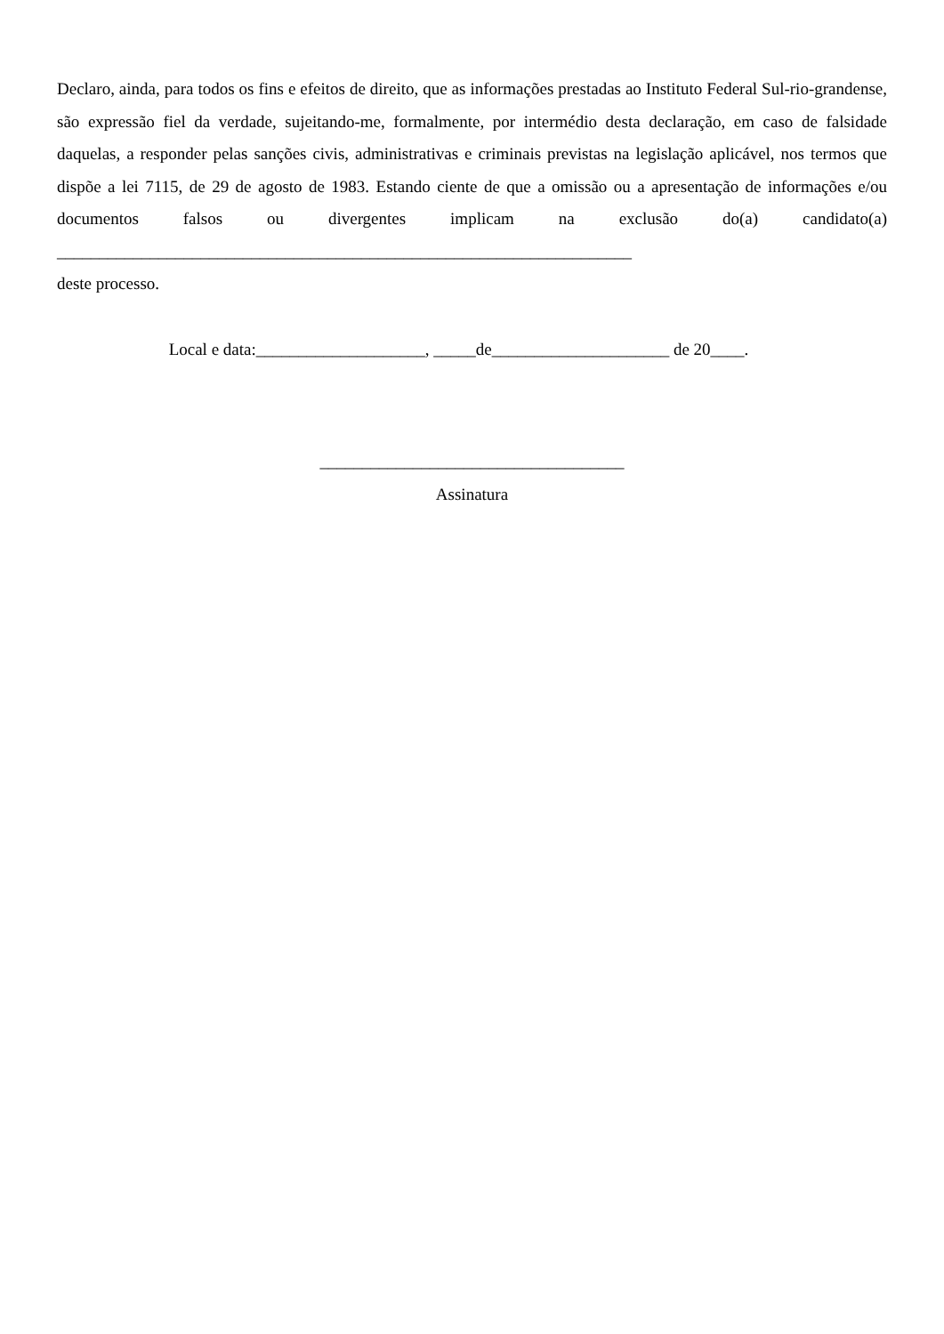Declaro, ainda, para todos os fins e efeitos de direito, que as informações prestadas ao Instituto Federal Sul-rio-grandense, são expressão fiel da verdade, sujeitando-me, formalmente, por intermédio desta declaração, em caso de falsidade daquelas, a responder pelas sanções civis, administrativas e criminais previstas na legislação aplicável, nos termos que dispõe a lei 7115, de 29 de agosto de 1983. Estando ciente de que a omissão ou a apresentação de informações e/ou documentos falsos ou divergentes implicam na exclusão do(a) candidato(a) ____________________________________________________________________
deste processo.
Local e data:____________________, _____de_____________________ de 20____.
____________________________________
Assinatura